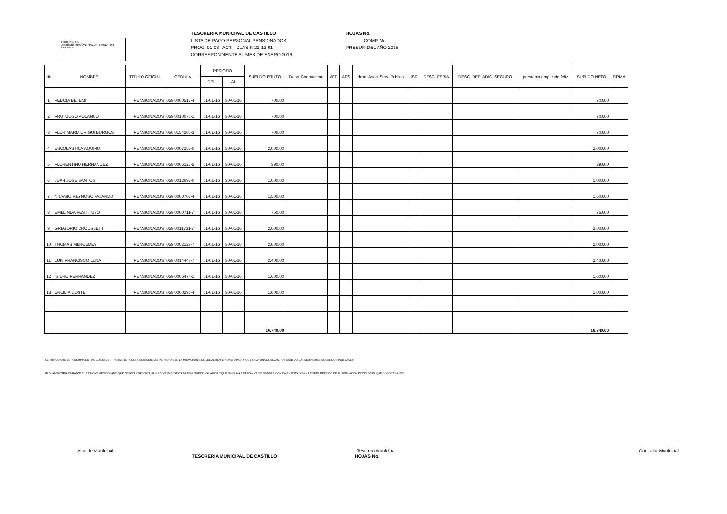Form. No. 543
Aprobado por CONTRALOR Y AUDITOR GENERAL
TESORERIA MUNICIPAL DE CASTILLO
LISTA DE PAGO PERSONAL PENSIONADOS
PROG. 01-03 ACT. CLASIF. 21-13-01
CORRESPONDIENTE AL MES DE ENERO 2016
HOJAS No.
COMP. No.
PRESUP. DEL AÑO 2015
| No | NOMBRE | TITULO OFICIAL | CEDULA | PERIODO | | SUELDO BRUTO | Desc. Coopadomu | AFP | ARS | desc. Asoc. Serv. Publico | ISR | DESC. FERIA | DESC. DEP. ADIC. SEGURO | prestamo empleado feliz | SUELDO NETO | FIRMA |
| --- | --- | --- | --- | --- | --- | --- | --- | --- | --- | --- | --- | --- | --- | --- | --- | --- |
| | | | | DEL | AL | | | | | | | | | | | |
| 1 | FELICIA BETEMI | PENSIONADOS | 059-0000512-4 | 01-01-16 | 30-01-16 | 700.00 | | | | | | | | | 700.00 | |
| 2 | FRUTUOSO POLANCO | PENSIONADOS | 059-0010070-1 | 01-01-16 | 30-01-16 | 700.00 | | | | | | | | | 700.00 | |
| 3 | FLOR MARIA CRIGUI BURGOS | PENSIONADOS | 056-0154200-3 | 01-01-16 | 30-01-16 | 700.00 | | | | | | | | | 700.00 | |
| 4 | ESCOLASTICA AQUINO | PENSIONADOS | 059-0007252-0 | 01-01-16 | 30-01-16 | 2,000.00 | | | | | | | | | 2,000.00 | |
| 5 | FLORENTINO HERNANDEZ | PENSIONADOS | 059-0006127-5 | 01-01-16 | 30-01-16 | 390.00 | | | | | | | | | 390.00 | |
| 6 | JUAN JOSE SANTOS | PENSIONADOS | 059-0012692-0 | 01-01-16 | 30-01-16 | 1,000.00 | | | | | | | | | 1,000.00 | |
| 7 | NICASIO REYNOSO FAJARDO | PENSIONADOS | 059-0000705-4 | 01-01-16 | 30-01-16 | 1,500.00 | | | | | | | | | 1,500.00 | |
| 8 | EMELINDA RESTITUYO | PENSIONADOS | 059-0000711-7 | 01-01-16 | 30-01-16 | 750.00 | | | | | | | | | 750.00 | |
| 9 | GREGORIO CROUSSETT | PENSIONADOS | 059-0011731-7 | 01-01-16 | 30-01-16 | 2,000.00 | | | | | | | | | 2,000.00 | |
| 10 | THOMAS MERCEDES | PENSIONADOS | 059-0002128-7 | 01-01-16 | 30-01-16 | 2,000.00 | | | | | | | | | 2,000.00 | |
| 11 | LUIS FRANCISCO LUNA | PENSIONADOS | 059-0014447-7 | 01-01-16 | 30-01-16 | 2,400.00 | | | | | | | | | 2,400.00 | |
| 12 | ISIDRO FERNANDEZ | PENSIONADOS | 059-0006474-1 | 01-01-16 | 30-01-16 | 1,600.00 | | | | | | | | | 1,600.00 | |
| 13 | ERCILIA COSTE | PENSIONADOS | 059-0000296-4 | 01-01-16 | 30-01-16 | 1,000.00 | | | | | | | | | 1,000.00 | |
| | | | | | | 16,740.00 | | | | | | | | | 16,740.00 | |
CERTIFICO QUE ESTA NOMINA DE PAG COSTA DE HOJAS, ESTA CORRECTA;QUE LAS PERSONAS EN LA MISMA HAN SIDO LEGALMENTE NONBRADAS, Y QUE CADA UNA DE ELLAS, HA RECIBIDO LOS SERVICIOS REQUERIDOS POR LA LEY
REGLAMENTARIA DURANTE EL PERIODO MENCIONADO;QUE DICHOS SERVICIOS HAN SIDO EJECUTADOS BAJO MI SUPERVIGILANCIA Y QUE NINGUNA PERSONA CUYO NOMBRE CONSTA EN ESTA NOMINA POR EL PERIODO DE AUSENCIACON EXESO DE EL QUE CONOCE LA LEY
Alcalde Municipal Tesorero Municipal Contralor Municipal
TESORERIA MUNICIPAL DE CASTILLO HOJAS No.